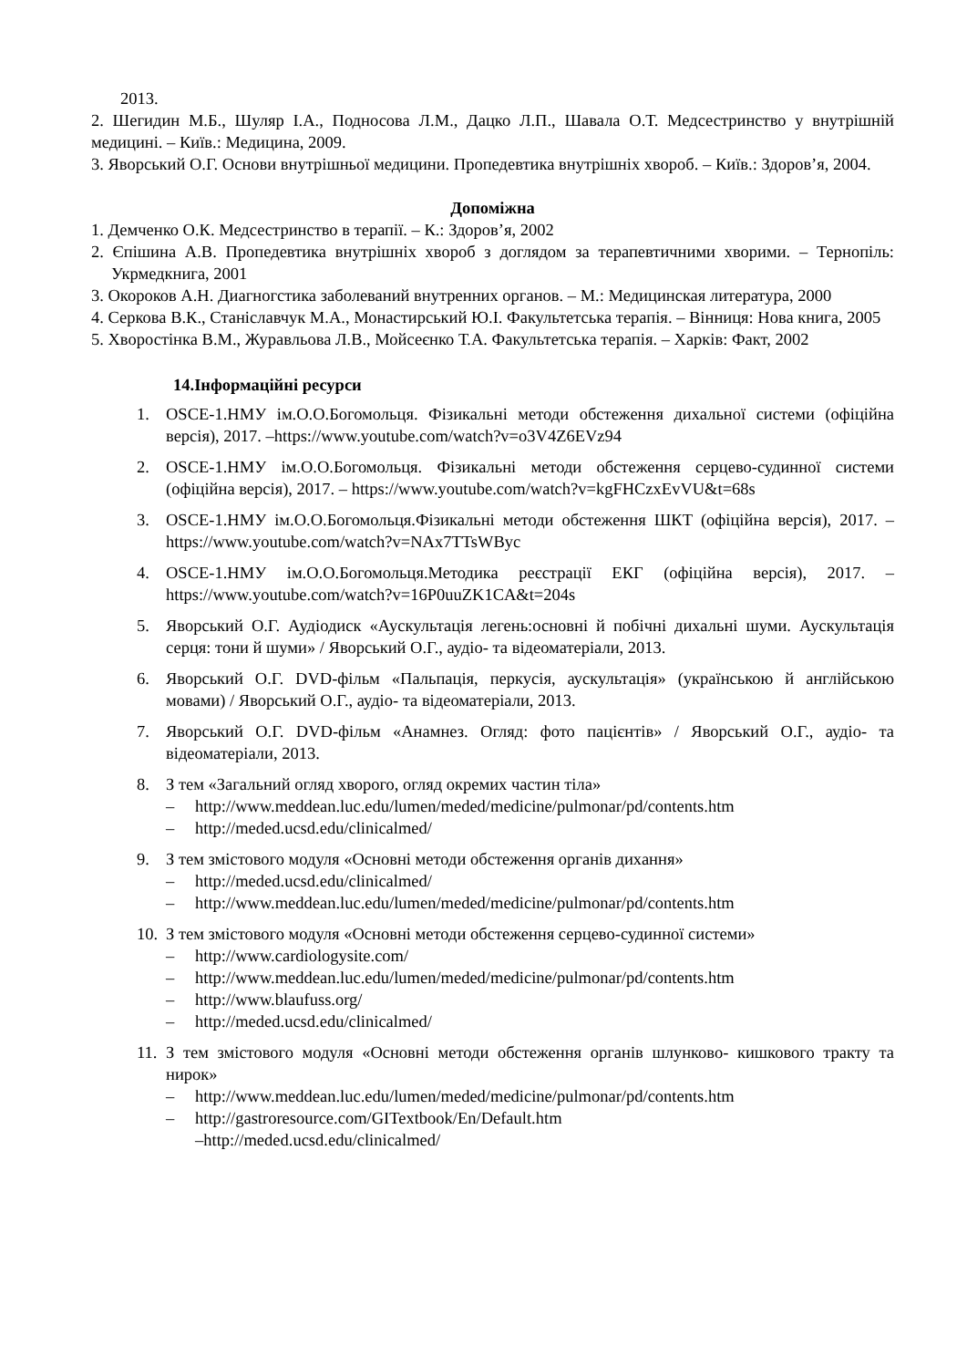2013.
2. Шегидин М.Б., Шуляр І.А., Подносова Л.М., Дацко Л.П., Шавала О.Т. Медсестринство у внутрішній медицині. – Київ.: Медицина, 2009.
3. Яворський О.Г. Основи внутрішньої медицини. Пропедевтика внутрішніх хвороб. – Київ.: Здоров’я, 2004.
Допоміжна
1. Демченко О.К. Медсестринство в терапії. – К.: Здоров’я, 2002
2. Єпішина А.В. Пропедевтика внутрішніх хвороб з доглядом за терапевтичними хворими. – Тернопіль: Укрмедкнига, 2001
3. Окороков А.Н. Диагногстика заболеваний внутренних органов. – М.: Медицинская литература, 2000
4. Серкова В.К., Станіславчук М.А., Монастирський Ю.І. Факультетська терапія. – Вінниця: Нова книга, 2005
5. Хворостінка В.М., Журавльова Л.В., Мойсеєнко Т.А. Факультетська терапія. – Харків: Факт, 2002
14.Інформаційні ресурси
1. OSCE-1.НМУ ім.О.О.Богомольця. Фізикальні методи обстеження дихальної системи (офіційна версія), 2017. –https://www.youtube.com/watch?v=o3V4Z6EVz94
2. OSCE-1.НМУ ім.О.О.Богомольця. Фізикальні методи обстеження серцево-судинної системи (офіційна версія), 2017. – https://www.youtube.com/watch?v=kgFHCzxEvVU&t=68s
3. OSCE-1.НМУ ім.О.О.Богомольця.Фізикальні методи обстеження ШКТ (офіційна версія), 2017. – https://www.youtube.com/watch?v=NAx7TTsWByc
4. OSCE-1.НМУ ім.О.О.Богомольця.Методика реєстрації ЕКГ (офіційна версія), 2017. – https://www.youtube.com/watch?v=16P0uuZK1CA&t=204s
5. Яворський О.Г. Аудіодиск «Аускультація легень:основні й побічні дихальні шуми. Аускультація серця: тони й шуми» / Яворський О.Г., аудіо- та відеоматеріали, 2013.
6. Яворський О.Г. DVD-фільм «Пальпація, перкусія, аускультація» (українською й англійською мовами) / Яворський О.Г., аудіо- та відеоматеріали, 2013.
7. Яворський О.Г. DVD-фільм «Анамнез. Огляд: фото пацієнтів» / Яворський О.Г., аудіо- та відеоматеріали, 2013.
8. З тем «Загальний огляд хворого, огляд окремих частин тіла»
– http://www.meddean.luc.edu/lumen/meded/medicine/pulmonar/pd/contents.htm
– http://meded.ucsd.edu/clinicalmed/
9. З тем змістового модуля «Основні методи обстеження органів дихання»
– http://meded.ucsd.edu/clinicalmed/
– http://www.meddean.luc.edu/lumen/meded/medicine/pulmonar/pd/contents.htm
10.
З тем змістового модуля «Основні методи обстеження серцево-судинної системи»
– http://www.cardiologysite.com/
– http://www.meddean.luc.edu/lumen/meded/medicine/pulmonar/pd/contents.htm
– http://www.blaufuss.org/
– http://meded.ucsd.edu/clinicalmed/
11.
З тем змістового модуля «Основні методи обстеження органів шлунково- кишкового тракту та нирок»
– http://www.meddean.luc.edu/lumen/meded/medicine/pulmonar/pd/contents.htm
– http://gastroresource.com/GITextbook/En/Default.htm
–http://meded.ucsd.edu/clinicalmed/